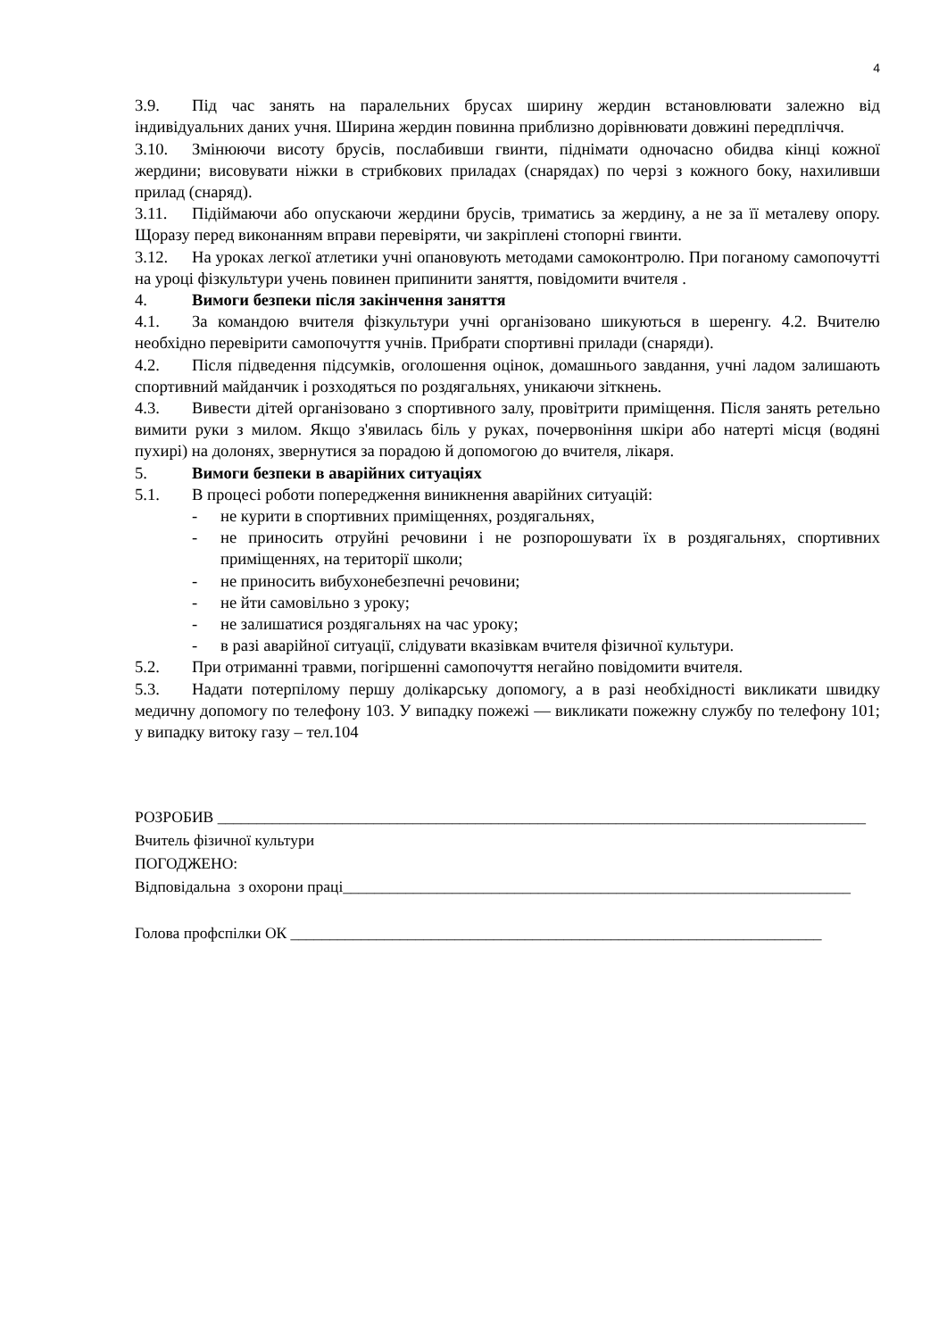4
3.9. Під час занять на паралельних брусах ширину жердин встановлювати залежно від індивідуальних даних учня. Ширина жердин повинна приблизно дорівнювати довжині передпліччя.
3.10. Змінюючи висоту брусів, послабивши гвинти, піднімати одночасно обидва кінці кожної жердини; висовувати ніжки в стрибкових приладах (снарядах) по черзі з кожного боку, нахиливши прилад (снаряд).
3.11. Підіймаючи або опускаючи жердини брусів, триматись за жердину, а не за її металеву опору. Щоразу перед виконанням вправи перевіряти, чи закріплені стопорні гвинти.
3.12. На уроках легкої атлетики учні опановують методами самоконтролю. При поганому самопочутті на уроці фізкультури учень повинен припинити заняття, повідомити вчителя .
4. Вимоги безпеки після закінчення заняття
4.1. За командою вчителя фізкультури учні організовано шикуються в шеренгу. 4.2. Вчителю необхідно перевірити самопочуття учнів. Прибрати спортивні прилади (снаряди).
4.2. Після підведення підсумків, оголошення оцінок, домашнього завдання, учні ладом залишають спортивний майданчик і розходяться по роздягальнях, уникаючи зіткнень.
4.3. Вивести дітей організовано з спортивного залу, провітрити приміщення. Після занять ретельно вимити руки з милом. Якщо з'явилась біль у руках, почервоніння шкіри або натерті місця (водяні пухирі) на долонях, звернутися за порадою й допомогою до вчителя, лікаря.
5. Вимоги безпеки в аварійних ситуаціях
5.1. В процесі роботи попередження виникнення аварійних ситуацій:
- не курити в спортивних приміщеннях, роздягальнях,
- не приносить отруйні речовини і не розпорошувати їх в роздягальнях, спортивних приміщеннях, на території школи;
- не приносить вибухонебезпечні речовини;
- не йти самовільно з уроку;
- не залишатися роздягальнях на час уроку;
- в разі аварійної ситуації, слідувати вказівкам вчителя фізичної культури.
5.2. При отриманні травми, погіршенні самопочуття негайно повідомити вчителя.
5.3. Надати потерпілому першу долікарську допомогу, а в разі необхідності викликати швидку медичну допомогу по телефону 103. У випадку пожежі — викликати пожежну службу по телефону 101; у випадку витоку газу – тел.104
РОЗРОБИВ ___________________________________________________________________________________
Вчитель фізичної культури
ПОГОДЖЕНО:
Відповідальна з охорони праці_________________________________________________________________
Голова профспілки ОК ____________________________________________________________________